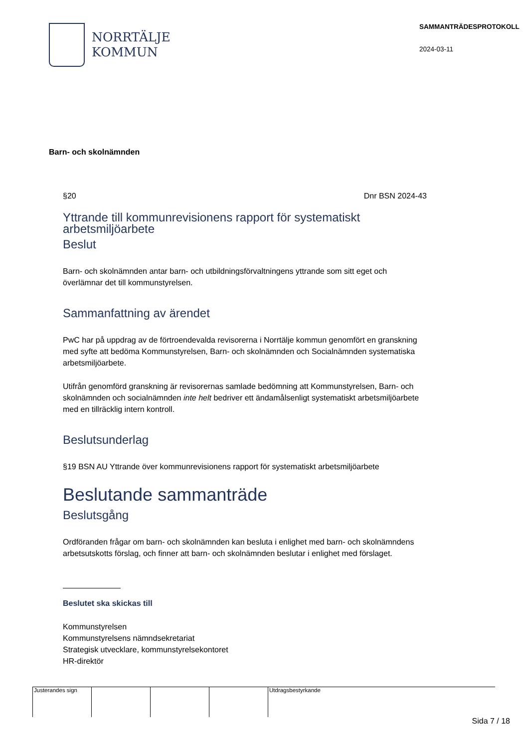NORRTÄLJE
KOMMUN
SAMMANTRÄDESPROTOKOLL
2024-03-11
Barn- och skolnämnden
§20 Dnr BSN 2024-43
Yttrande till kommunrevisionens rapport för systematiskt arbetsmiljöarbete
Beslut
Barn- och skolnämnden antar barn- och utbildningsförvaltningens yttrande som sitt eget och överlämnar det till kommunstyrelsen.
Sammanfattning av ärendet
PwC har på uppdrag av de förtroendevalda revisorerna i Norrtälje kommun genomfört en granskning med syfte att bedöma Kommunstyrelsen, Barn- och skolnämnden och Socialnämnden systematiska arbetsmiljöarbete.
Utifrån genomförd granskning är revisorernas samlade bedömning att Kommunstyrelsen, Barn- och skolnämnden och socialnämnden inte helt bedriver ett ändamålsenligt systematiskt arbetsmiljöarbete med en tillräcklig intern kontroll.
Beslutsunderlag
§19 BSN AU Yttrande över kommunrevisionens rapport för systematiskt arbetsmiljöarbete
Beslutande sammanträde
Beslutsgång
Ordföranden frågar om barn- och skolnämnden kan besluta i enlighet med barn- och skolnämndens arbetsutskotts förslag, och finner att barn- och skolnämnden beslutar i enlighet med förslaget.
Beslutet ska skickas till
Kommunstyrelsen
Kommunstyrelsens nämndsekretariat
Strategisk utvecklare, kommunstyrelsekontoret
HR-direktör
Justerandes sign Utdragsbestyrkande
Sida 7 / 18